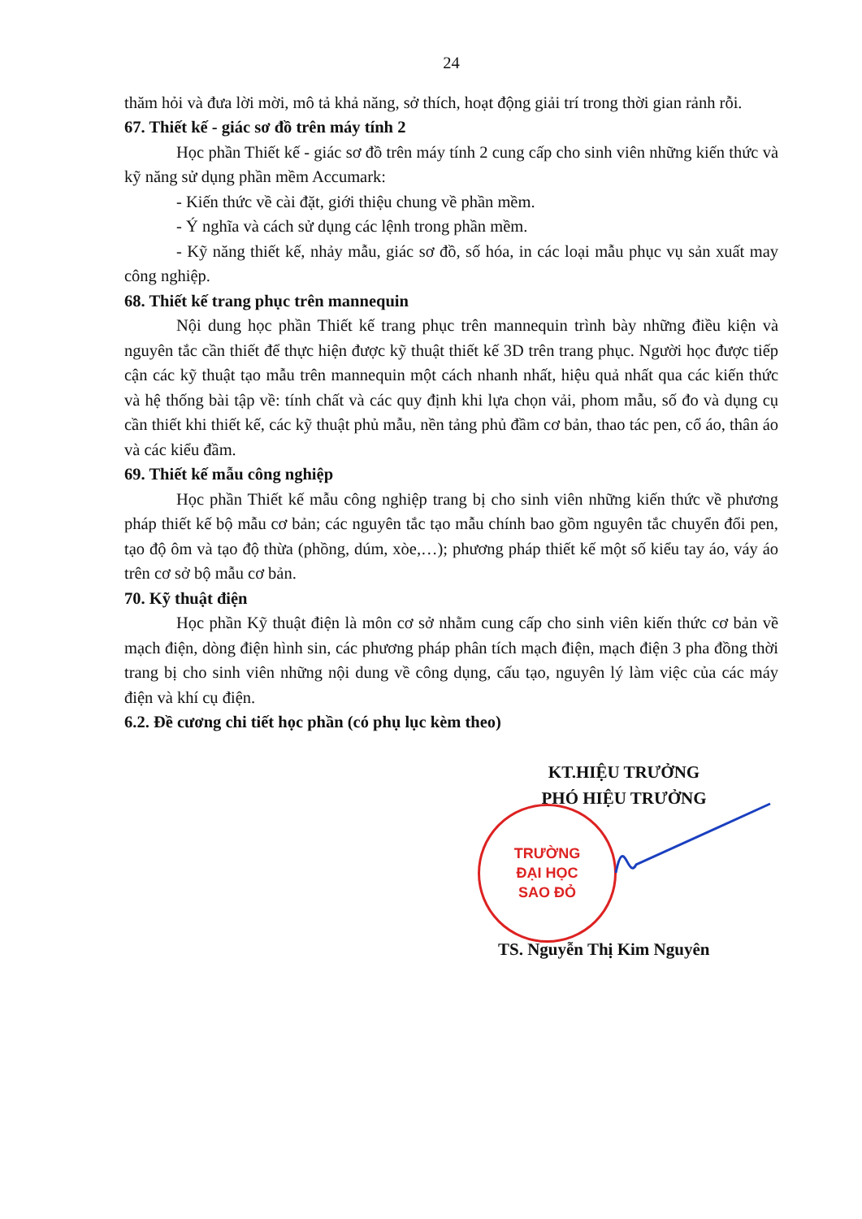24
thăm hỏi và đưa lời mời, mô tả khả năng, sở thích, hoạt động giải trí trong thời gian rảnh rỗi.
67. Thiết kế - giác sơ đồ trên máy tính 2
Học phần Thiết kế - giác sơ đồ trên máy tính 2 cung cấp cho sinh viên những kiến thức và kỹ năng sử dụng phần mềm Accumark:
- Kiến thức về cài đặt, giới thiệu chung về phần mềm.
- Ý nghĩa và cách sử dụng các lệnh trong phần mềm.
- Kỹ năng thiết kế, nhảy mẫu, giác sơ đồ, số hóa, in các loại mẫu phục vụ sản xuất may công nghiệp.
68. Thiết kế trang phục trên mannequin
Nội dung học phần Thiết kế trang phục trên mannequin trình bày những điều kiện và nguyên tắc cần thiết để thực hiện được kỹ thuật thiết kế 3D trên trang phục. Người học được tiếp cận các kỹ thuật tạo mẫu trên mannequin một cách nhanh nhất, hiệu quả nhất qua các kiến thức và hệ thống bài tập về: tính chất và các quy định khi lựa chọn vải, phom mẫu, số đo và dụng cụ cần thiết khi thiết kế, các kỹ thuật phủ mẫu, nền tảng phủ đầm cơ bản, thao tác pen, cổ áo, thân áo và các kiểu đầm.
69. Thiết kế mẫu công nghiệp
Học phần Thiết kế mẫu công nghiệp trang bị cho sinh viên những kiến thức về phương pháp thiết kế bộ mẫu cơ bản; các nguyên tắc tạo mẫu chính bao gồm nguyên tắc chuyển đổi pen, tạo độ ôm và tạo độ thừa (phồng, dúm, xòe,…); phương pháp thiết kế một số kiểu tay áo, váy áo trên cơ sở bộ mẫu cơ bản.
70. Kỹ thuật điện
Học phần Kỹ thuật điện là môn cơ sở nhằm cung cấp cho sinh viên kiến thức cơ bản về mạch điện, dòng điện hình sin, các phương pháp phân tích mạch điện, mạch điện 3 pha đồng thời trang bị cho sinh viên những nội dung về công dụng, cấu tạo, nguyên lý làm việc của các máy điện và khí cụ điện.
6.2. Đề cương chi tiết học phần (có phụ lục kèm theo)
KT.HIỆU TRƯỞNG
PHÓ HIỆU TRƯỞNG
TRƯỜNG
ĐẠI HỌC
SAO ĐỎ
TS. Nguyễn Thị Kim Nguyên